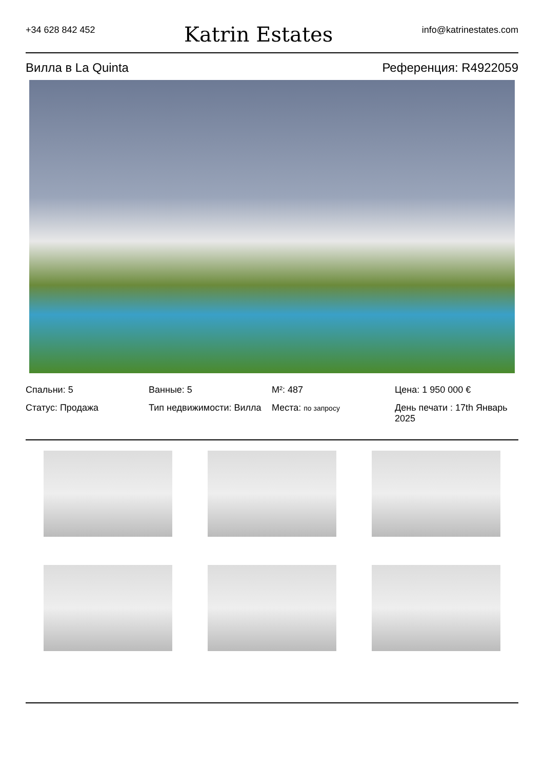+34 628 842 452
Katrin Estates
info@katrinestates.com
Вилла в La Quinta Референция: R4922059
Спальни: 5
Ванные: 5
M²: 487
Цена: 1 950 000 €
Статус: Продажа
Тип недвижимости: Вилла
Места: по запросу
День печати : 17th Январь 2025